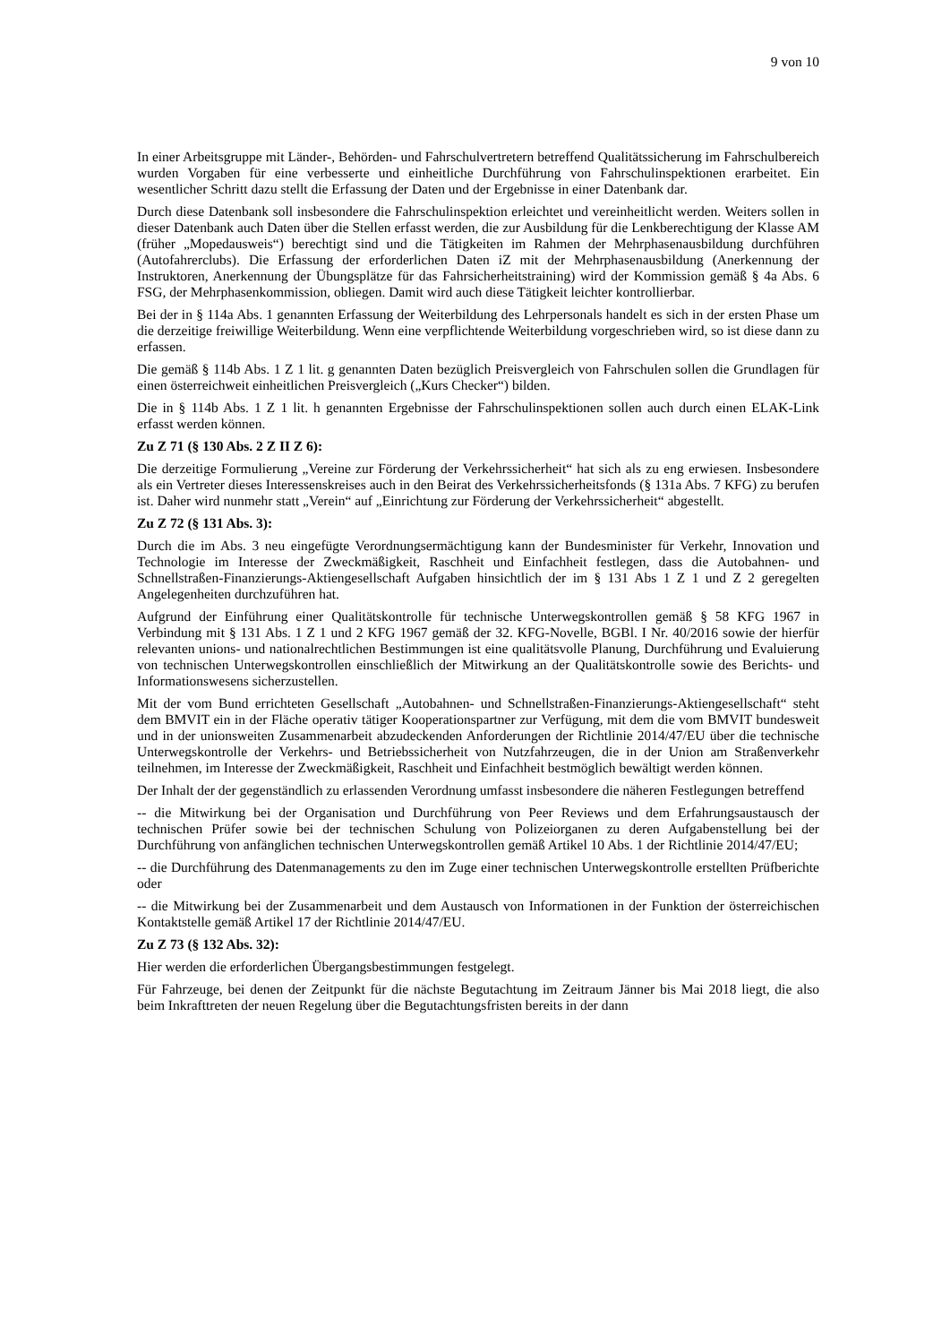9 von 10
In einer Arbeitsgruppe mit Länder-, Behörden- und Fahrschulvertretern betreffend Qualitätssicherung im Fahrschulbereich wurden Vorgaben für eine verbesserte und einheitliche Durchführung von Fahrschulinspektionen erarbeitet. Ein wesentlicher Schritt dazu stellt die Erfassung der Daten und der Ergebnisse in einer Datenbank dar.
Durch diese Datenbank soll insbesondere die Fahrschulinspektion erleichtet und vereinheitlicht werden. Weiters sollen in dieser Datenbank auch Daten über die Stellen erfasst werden, die zur Ausbildung für die Lenkberechtigung der Klasse AM (früher „Mopedausweis“) berechtigt sind und die Tätigkeiten im Rahmen der Mehrphasenausbildung durchführen (Autofahrerclubs). Die Erfassung der erforderlichen Daten iZ mit der Mehrphasenausbildung (Anerkennung der Instruktoren, Anerkennung der Übungsplätze für das Fahrsicherheitstraining) wird der Kommission gemäß § 4a Abs. 6 FSG, der Mehrphasenkommission, obliegen. Damit wird auch diese Tätigkeit leichter kontrollierbar.
Bei der in § 114a Abs. 1 genannten Erfassung der Weiterbildung des Lehrpersonals handelt es sich in der ersten Phase um die derzeitige freiwillige Weiterbildung. Wenn eine verpflichtende Weiterbildung vorgeschrieben wird, so ist diese dann zu erfassen.
Die gemäß § 114b Abs. 1 Z 1 lit. g genannten Daten bezüglich Preisvergleich von Fahrschulen sollen die Grundlagen für einen österreichweit einheitlichen Preisvergleich („Kurs Checker“) bilden.
Die in § 114b Abs. 1 Z 1 lit. h genannten Ergebnisse der Fahrschulinspektionen sollen auch durch einen ELAK-Link erfasst werden können.
Zu Z 71 (§ 130 Abs. 2 Z II Z 6):
Die derzeitige Formulierung „Vereine zur Förderung der Verkehrssicherheit“ hat sich als zu eng erwiesen. Insbesondere als ein Vertreter dieses Interessenskreises auch in den Beirat des Verkehrssicherheitsfonds (§ 131a Abs. 7 KFG) zu berufen ist. Daher wird nunmehr statt „Verein“ auf „Einrichtung zur Förderung der Verkehrssicherheit“ abgestellt.
Zu Z 72 (§ 131 Abs. 3):
Durch die im Abs. 3 neu eingefügte Verordnungsermächtigung kann der Bundesminister für Verkehr, Innovation und Technologie im Interesse der Zweckmäßigkeit, Raschheit und Einfachheit festlegen, dass die Autobahnen- und Schnellstraßen-Finanzierungs-Aktiengesellschaft Aufgaben hinsichtlich der im § 131 Abs 1 Z 1 und Z 2 geregelten Angelegenheiten durchzuführen hat.
Aufgrund der Einführung einer Qualitätskontrolle für technische Unterwegskontrollen gemäß § 58 KFG 1967 in Verbindung mit § 131 Abs. 1 Z 1 und 2 KFG 1967 gemäß der 32. KFG-Novelle, BGBl. I Nr. 40/2016 sowie der hierfür relevanten unions- und nationalrechtlichen Bestimmungen ist eine qualitätsvolle Planung, Durchführung und Evaluierung von technischen Unterwegskontrollen einschließlich der Mitwirkung an der Qualitätskontrolle sowie des Berichts- und Informationswesens sicherzustellen.
Mit der vom Bund errichteten Gesellschaft „Autobahnen- und Schnellstraßen-Finanzierungs-Aktiengesellschaft“ steht dem BMVIT ein in der Fläche operativ tätiger Kooperationspartner zur Verfügung, mit dem die vom BMVIT bundesweit und in der unionsweiten Zusammenarbeit abzudeckenden Anforderungen der Richtlinie 2014/47/EU über die technische Unterwegskontrolle der Verkehrs- und Betriebssicherheit von Nutzfahrzeugen, die in der Union am Straßenverkehr teilnehmen, im Interesse der Zweckmäßigkeit, Raschheit und Einfachheit bestmöglich bewältigt werden können.
Der Inhalt der der gegenständlich zu erlassenden Verordnung umfasst insbesondere die näheren Festlegungen betreffend
-- die Mitwirkung bei der Organisation und Durchführung von Peer Reviews und dem Erfahrungsaustausch der technischen Prüfer sowie bei der technischen Schulung von Polizeiorganen zu deren Aufgabenstellung bei der Durchführung von anfänglichen technischen Unterwegskontrollen gemäß Artikel 10 Abs. 1 der Richtlinie 2014/47/EU;
-- die Durchführung des Datenmanagements zu den im Zuge einer technischen Unterwegskontrolle erstellten Prüfberichte oder
-- die Mitwirkung bei der Zusammenarbeit und dem Austausch von Informationen in der Funktion der österreichischen Kontaktstelle gemäß Artikel 17 der Richtlinie 2014/47/EU.
Zu Z 73 (§ 132 Abs. 32):
Hier werden die erforderlichen Übergangsbestimmungen festgelegt.
Für Fahrzeuge, bei denen der Zeitpunkt für die nächste Begutachtung im Zeitraum Jänner bis Mai 2018 liegt, die also beim Inkrafttreten der neuen Regelung über die Begutachtungsfristen bereits in der dann